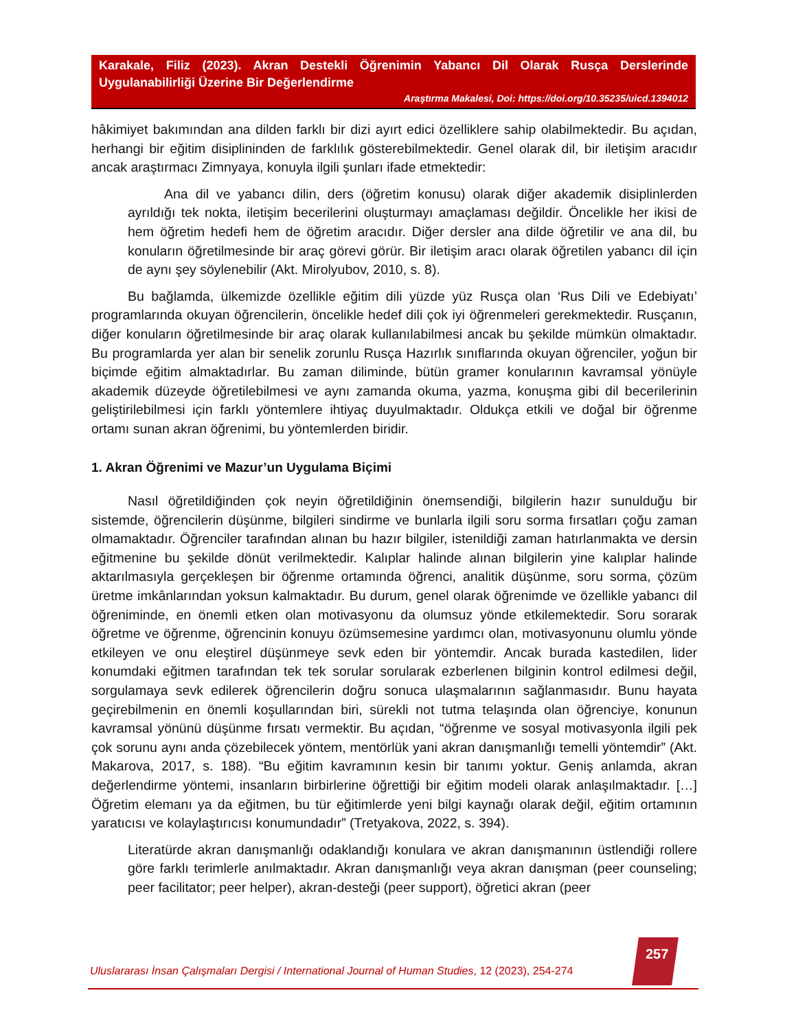Karakale, Filiz (2023). Akran Destekli Öğrenimin Yabancı Dil Olarak Rusça Derslerinde Uygulanabilirliği Üzerine Bir Değerlendirme
Araştırma Makalesi, Doi: https://doi.org/10.35235/uicd.1394012
hâkimiyet bakımından ana dilden farklı bir dizi ayırt edici özelliklere sahip olabilmektedir. Bu açıdan, herhangi bir eğitim disiplininden de farklılık gösterebilmektedir. Genel olarak dil, bir iletişim aracıdır ancak araştırmacı Zimnyaya, konuyla ilgili şunları ifade etmektedir:
Ana dil ve yabancı dilin, ders (öğretim konusu) olarak diğer akademik disiplinlerden ayrıldığı tek nokta, iletişim becerilerini oluşturmayı amaçlaması değildir. Öncelikle her ikisi de hem öğretim hedefi hem de öğretim aracıdır. Diğer dersler ana dilde öğretilir ve ana dil, bu konuların öğretilmesinde bir araç görevi görür. Bir iletişim aracı olarak öğretilen yabancı dil için de aynı şey söylenebilir (Akt. Mirolyubov, 2010, s. 8).
Bu bağlamda, ülkemizde özellikle eğitim dili yüzde yüz Rusça olan ‘Rus Dili ve Edebiyatı’ programlarında okuyan öğrencilerin, öncelikle hedef dili çok iyi öğrenmeleri gerekmektedir. Rusçanın, diğer konuların öğretilmesinde bir araç olarak kullanılabilmesi ancak bu şekilde mümkün olmaktadır. Bu programlarda yer alan bir senelik zorunlu Rusça Hazırlık sınıflarında okuyan öğrenciler, yoğun bir biçimde eğitim almaktadırlar. Bu zaman diliminde, bütün gramer konularının kavramsal yönüyle akademik düzeyde öğretilebilmesi ve aynı zamanda okuma, yazma, konuşma gibi dil becerilerinin geliştirilebilmesi için farklı yöntemlere ihtiyaç duyulmaktadır. Oldukça etkili ve doğal bir öğrenme ortamı sunan akran öğrenimi, bu yöntemlerden biridir.
1. Akran Öğrenimi ve Mazur’un Uygulama Biçimi
Nasıl öğretildiğinden çok neyin öğretildiğinin önemsendiği, bilgilerin hazır sunulduğu bir sistemde, öğrencilerin düşünme, bilgileri sindirme ve bunlarla ilgili soru sorma fırsatları çoğu zaman olmamaktadır. Öğrenciler tarafından alınan bu hazır bilgiler, istenildiği zaman hatırlanmakta ve dersin eğitmenine bu şekilde dönüt verilmektedir. Kalıplar halinde alınan bilgilerin yine kalıplar halinde aktarılmasıyla gerçekleşen bir öğrenme ortamında öğrenci, analitik düşünme, soru sorma, çözüm üretme imkânlarından yoksun kalmaktadır. Bu durum, genel olarak öğrenimde ve özellikle yabancı dil öğreniminde, en önemli etken olan motivasyonu da olumsuz yönde etkilemektedir. Soru sorarak öğretme ve öğrenme, öğrencinin konuyu özümsemesine yardımcı olan, motivasyonunu olumlu yönde etkileyen ve onu eleştirel düşünmeye sevk eden bir yöntemdir. Ancak burada kastedilen, lider konumdaki eğitmen tarafından tek tek sorular sorularak ezberlenen bilginin kontrol edilmesi değil, sorgulamaya sevk edilerek öğrencilerin doğru sonuca ulaşmalarının sağlanmasıdır. Bunu hayata geçirebilmenin en önemli koşullarından biri, sürekli not tutma telaşında olan öğrenciye, konunun kavramsal yönünü düşünme fırsatı vermektir. Bu açıdan, “öğrenme ve sosyal motivasyonla ilgili pek çok sorunu aynı anda çözebilecek yöntem, mentörlük yani akran danışmanlığı temelli yöntemdir” (Akt. Makarova, 2017, s. 188). “Bu eğitim kavramının kesin bir tanımı yoktur. Geniş anlamda, akran değerlendirme yöntemi, insanların birbirlerine öğrettiği bir eğitim modeli olarak anlaşılmaktadır. […] Öğretim elemanı ya da eğitmen, bu tür eğitimlerde yeni bilgi kaynağı olarak değil, eğitim ortamının yaratıcısı ve kolaylaştırıcısı konumundadır” (Tretyakova, 2022, s. 394).
Literatürde akran danışmanlığı odaklandığı konulara ve akran danışmanının üstlendiği rollere göre farklı terimlerle anılmaktadır. Akran danışmanlığı veya akran danışman (peer counseling; peer facilitator; peer helper), akran-desteği (peer support), öğretici akran (peer
257
Uluslararası İnsan Çalışmaları Dergisi / International Journal of Human Studies, 12 (2023), 254-274